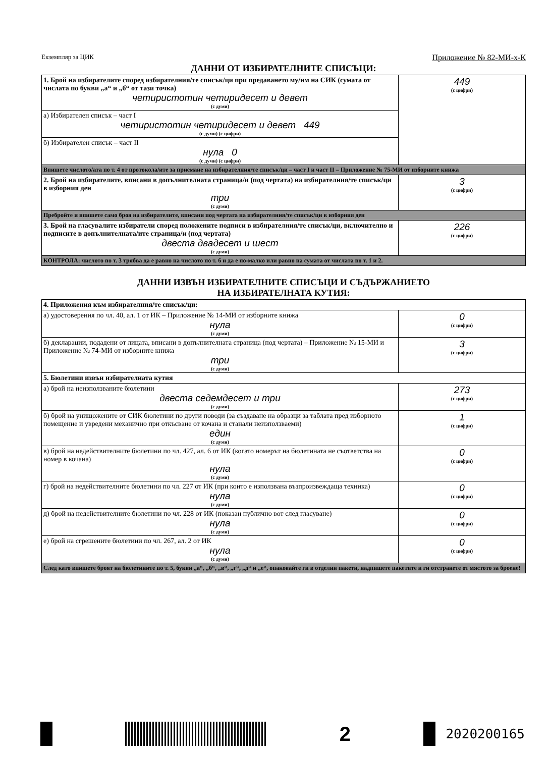Екземпляр за ЦИК Приложение № 82-МИ-х-К
ДАННИ ОТ ИЗБИРАТЕЛНИТЕ СПИСЪЦИ:
| 1. Брой на избирателите според избирателния/те списък/ци при предаването му/им на СИК (сумата от числата по букви „а“ и „б“ от тази точка) четиристотин четиридесет и девет (с думи) | 449 (с цифри) |
| а) Избирателен списък – част I четиристотин четиридесет и девет 449 (с думи) (с цифри) | |
| б) Избирателен списък – част II нула 0 (с думи) (с цифри) | |
| Впишете числото/ата по т. 4 от протокола/ите за приемане на избирателния/те списък/ци – част I и част II – Приложение № 75-МИ от изборните книжа | |
| 2. Брой на избирателите, вписани в допълнителната страница/и (под чертата) на избирателния/те списък/ци в изборния ден три (с думи) | 3 (с цифри) |
| Пребройте и впишете само броя на избирателите, вписани под чертата на избирателния/те списък/ци в изборния ден | |
| 3. Брой на гласувалите избиратели според положените подписи в избирателния/те списък/ци, включително и подписите в допълнителната/ите страница/и (под чертата) двеста двадесет и шест (с думи) | 226 (с цифри) |
| КОНТРОЛА: числото по т. 3 трябва да е равно на числото по т. 6 и да е по-малко или равно на сумата от числата по т. 1 и 2. | |
ДАННИ ИЗВЪН ИЗБИРАТЕЛНИТЕ СПИСЪЦИ И СЪДЪРЖАНИЕТО
НА ИЗБИРАТЕЛНАТА КУТИЯ:
| 4. Приложения към избирателния/те списък/ци: | |
| а) удостоверения по чл. 40, ал. 1 от ИК – Приложение № 14-МИ от изборните книжа нула (с думи) | 0 (с цифри) |
| б) декларации, подадени от лицата, вписани в допълнителната страница (под чертата) – Приложение № 15-МИ и Приложение № 74-МИ от изборните книжа три (с думи) | 3 (с цифри) |
| 5. Бюлетини извън избирателната кутия | |
| а) брой на неизползваните бюлетини двеста седемдесет и три (с думи) | 273 (с цифри) |
| б) брой на унищожените от СИК бюлетини по други поводи (за създаване на образци за таблата пред изборното помещение и увредени механично при откъсване от кочана и станали неизползваеми) един (с думи) | 1 (с цифри) |
| в) брой на недействителните бюлетини по чл. 427, ал. 6 от ИК (когато номерът на бюлетината не съответства на номер в кочана) нула (с думи) | 0 (с цифри) |
| г) брой на недействителните бюлетини по чл. 227 от ИК (при които е използвана възпроизвеждаща техника) нула (с думи) | 0 (с цифри) |
| д) брой на недействителните бюлетини по чл. 228 от ИК (показан публично вот след гласуване) нула (с думи) | 0 (с цифри) |
| е) брой на сгрешените бюлетини по чл. 267, ал. 2 от ИК нула (с думи) | 0 (с цифри) |
| След като впишете броят на бюлетините по т. 5, букви „а“, „б“, „в“, „г“, „д“ и „е“, опаковайте ги в отделни пакети, надпишете пакетите и ги отстранете от мястото за броене! | |
2 2020200165